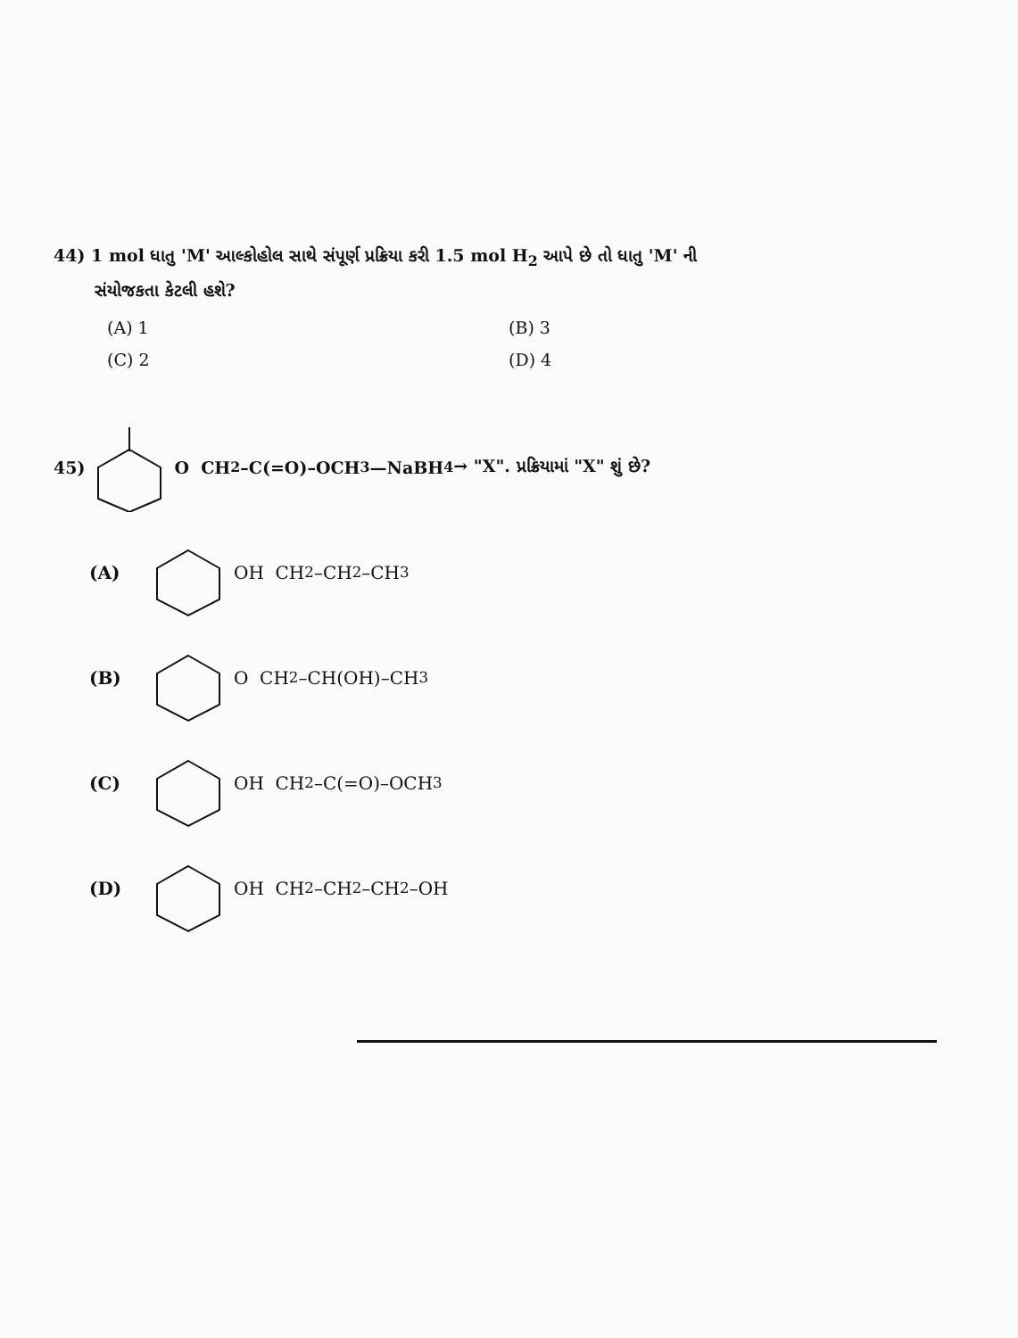44) 1 mol ધાતુ 'M' આલ્કોહોલ સાથે સંપૂર્ણ પ્રક્રિયા કરી 1.5 mol H<sub>2</sub> આપે છે તો ધાતુ 'M' ની
સંયોજકતા કેટલી હશે?
(A) 1
(B) 3
(C) 2
(D) 4
45) O CH<sub>2</sub>–C(=O)–OCH<sub>3</sub> —NaBH<sub>4</sub>→ "X". પ્રક્રિયામાં "X" શું છે?
(A) OH CH<sub>2</sub>–CH<sub>2</sub>–CH<sub>3</sub>
(B) O CH<sub>2</sub>–CH(OH)–CH<sub>3</sub>
(C) OH CH<sub>2</sub>–C(=O)–OCH<sub>3</sub>
(D) OH CH<sub>2</sub>–CH<sub>2</sub>–CH<sub>2</sub>–OH